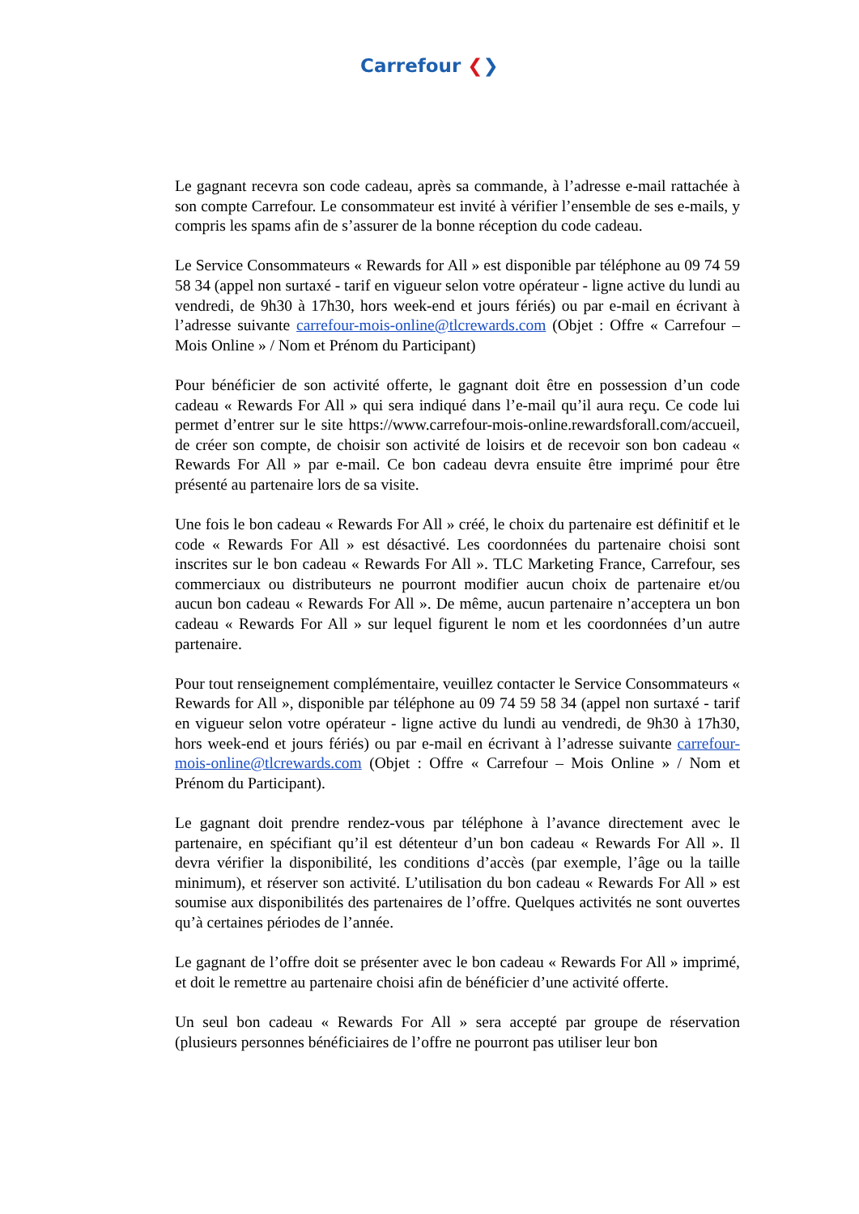Carrefour ❮❯
Le gagnant recevra son code cadeau, après sa commande, à l’adresse e-mail rattachée à son compte Carrefour. Le consommateur est invité à vérifier l’ensemble de ses e-mails, y compris les spams afin de s’assurer de la bonne réception du code cadeau.
Le Service Consommateurs « Rewards for All » est disponible par téléphone au 09 74 59 58 34 (appel non surtaxé - tarif en vigueur selon votre opérateur - ligne active du lundi au vendredi, de 9h30 à 17h30, hors week-end et jours fériés) ou par e-mail en écrivant à l’adresse suivante carrefour-mois-online@tlcrewards.com (Objet : Offre « Carrefour – Mois Online » / Nom et Prénom du Participant)
Pour bénéficier de son activité offerte, le gagnant doit être en possession d’un code cadeau « Rewards For All » qui sera indiqué dans l’e-mail qu’il aura reçu. Ce code lui permet d’entrer sur le site https://www.carrefour-mois-online.rewardsforall.com/accueil, de créer son compte, de choisir son activité de loisirs et de recevoir son bon cadeau « Rewards For All » par e-mail. Ce bon cadeau devra ensuite être imprimé pour être présenté au partenaire lors de sa visite.
Une fois le bon cadeau « Rewards For All » créé, le choix du partenaire est définitif et le code « Rewards For All » est désactivé. Les coordonnées du partenaire choisi sont inscrites sur le bon cadeau « Rewards For All ». TLC Marketing France, Carrefour, ses commerciaux ou distributeurs ne pourront modifier aucun choix de partenaire et/ou aucun bon cadeau « Rewards For All ». De même, aucun partenaire n’acceptera un bon cadeau « Rewards For All » sur lequel figurent le nom et les coordonnées d’un autre partenaire.
Pour tout renseignement complémentaire, veuillez contacter le Service Consommateurs « Rewards for All », disponible par téléphone au 09 74 59 58 34 (appel non surtaxé - tarif en vigueur selon votre opérateur - ligne active du lundi au vendredi, de 9h30 à 17h30, hors week-end et jours fériés) ou par e-mail en écrivant à l’adresse suivante carrefour-mois-online@tlcrewards.com (Objet : Offre « Carrefour – Mois Online » / Nom et Prénom du Participant).
Le gagnant doit prendre rendez-vous par téléphone à l’avance directement avec le partenaire, en spécifiant qu’il est détenteur d’un bon cadeau « Rewards For All ». Il devra vérifier la disponibilité, les conditions d’accès (par exemple, l’âge ou la taille minimum), et réserver son activité. L’utilisation du bon cadeau « Rewards For All » est soumise aux disponibilités des partenaires de l’offre. Quelques activités ne sont ouvertes qu’à certaines périodes de l’année.
Le gagnant de l’offre doit se présenter avec le bon cadeau « Rewards For All » imprimé, et doit le remettre au partenaire choisi afin de bénéficier d’une activité offerte.
Un seul bon cadeau « Rewards For All » sera accepté par groupe de réservation (plusieurs personnes bénéficiaires de l’offre ne pourront pas utiliser leur bon